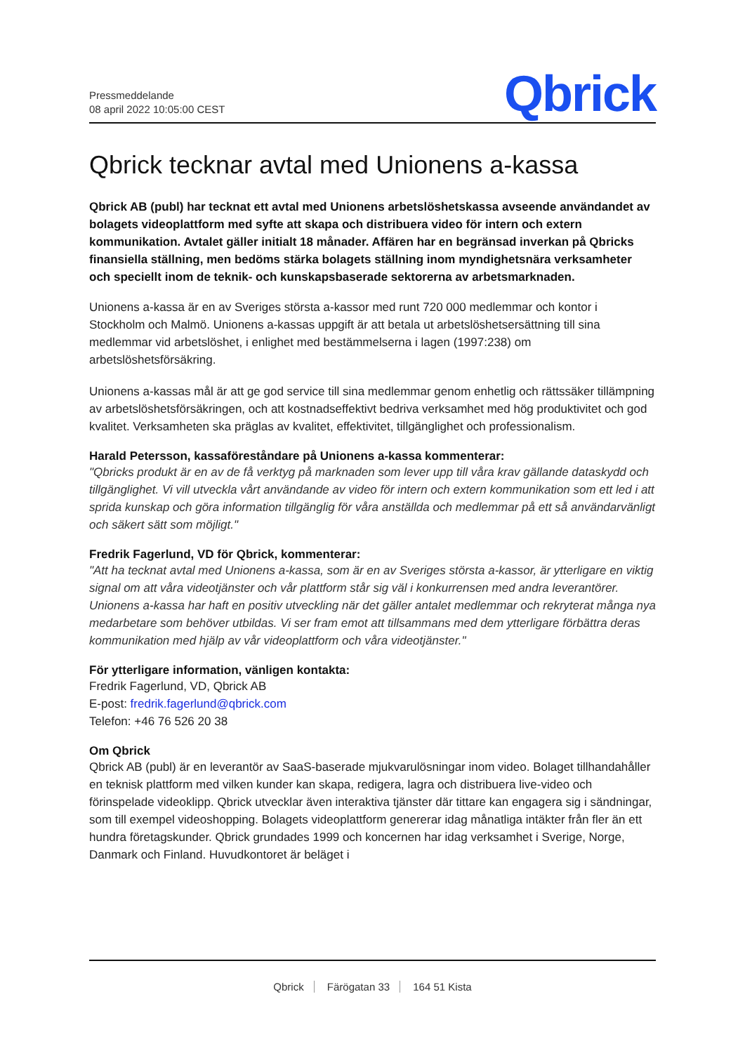Pressmeddelande
08 april 2022 10:05:00 CEST
Qbrick
Qbrick tecknar avtal med Unionens a-kassa
Qbrick AB (publ) har tecknat ett avtal med Unionens arbetslöshetskassa avseende användandet av bolagets videoplattform med syfte att skapa och distribuera video för intern och extern kommunikation. Avtalet gäller initialt 18 månader. Affären har en begränsad inverkan på Qbricks finansiella ställning, men bedöms stärka bolagets ställning inom myndighetsnära verksamheter och speciellt inom de teknik- och kunskapsbaserade sektorerna av arbetsmarknaden.
Unionens a-kassa är en av Sveriges största a-kassor med runt 720 000 medlemmar och kontor i Stockholm och Malmö. Unionens a-kassas uppgift är att betala ut arbetslöshetsersättning till sina medlemmar vid arbetslöshet, i enlighet med bestämmelserna i lagen (1997:238) om arbetslöshetsförsäkring.
Unionens a-kassas mål är att ge god service till sina medlemmar genom enhetlig och rättssäker tillämpning av arbetslöshetsförsäkringen, och att kostnadseffektivt bedriva verksamhet med hög produktivitet och god kvalitet. Verksamheten ska präglas av kvalitet, effektivitet, tillgänglighet och professionalism.
Harald Petersson, kassaföreståndare på Unionens a-kassa kommenterar:
"Qbricks produkt är en av de få verktyg på marknaden som lever upp till våra krav gällande dataskydd och tillgänglighet. Vi vill utveckla vårt användande av video för intern och extern kommunikation som ett led i att sprida kunskap och göra information tillgänglig för våra anställda och medlemmar på ett så användarvänligt och säkert sätt som möjligt."
Fredrik Fagerlund, VD för Qbrick, kommenterar:
"Att ha tecknat avtal med Unionens a-kassa, som är en av Sveriges största a-kassor, är ytterligare en viktig signal om att våra videotjänster och vår plattform står sig väl i konkurrensen med andra leverantörer. Unionens a-kassa har haft en positiv utveckling när det gäller antalet medlemmar och rekryterat många nya medarbetare som behöver utbildas. Vi ser fram emot att tillsammans med dem ytterligare förbättra deras kommunikation med hjälp av vår videoplattform och våra videotjänster."
För ytterligare information, vänligen kontakta:
Fredrik Fagerlund, VD, Qbrick AB
E-post: fredrik.fagerlund@qbrick.com
Telefon: +46 76 526 20 38
Om Qbrick
Qbrick AB (publ) är en leverantör av SaaS-baserade mjukvarulösningar inom video. Bolaget tillhandahåller en teknisk plattform med vilken kunder kan skapa, redigera, lagra och distribuera live-video och förinspelade videoklipp. Qbrick utvecklar även interaktiva tjänster där tittare kan engagera sig i sändningar, som till exempel videoshopping. Bolagets videoplattform genererar idag månatliga intäkter från fler än ett hundra företagskunder. Qbrick grundades 1999 och koncernen har idag verksamhet i Sverige, Norge, Danmark och Finland. Huvudkontoret är beläget i
Qbrick Färögatan 33 164 51 Kista